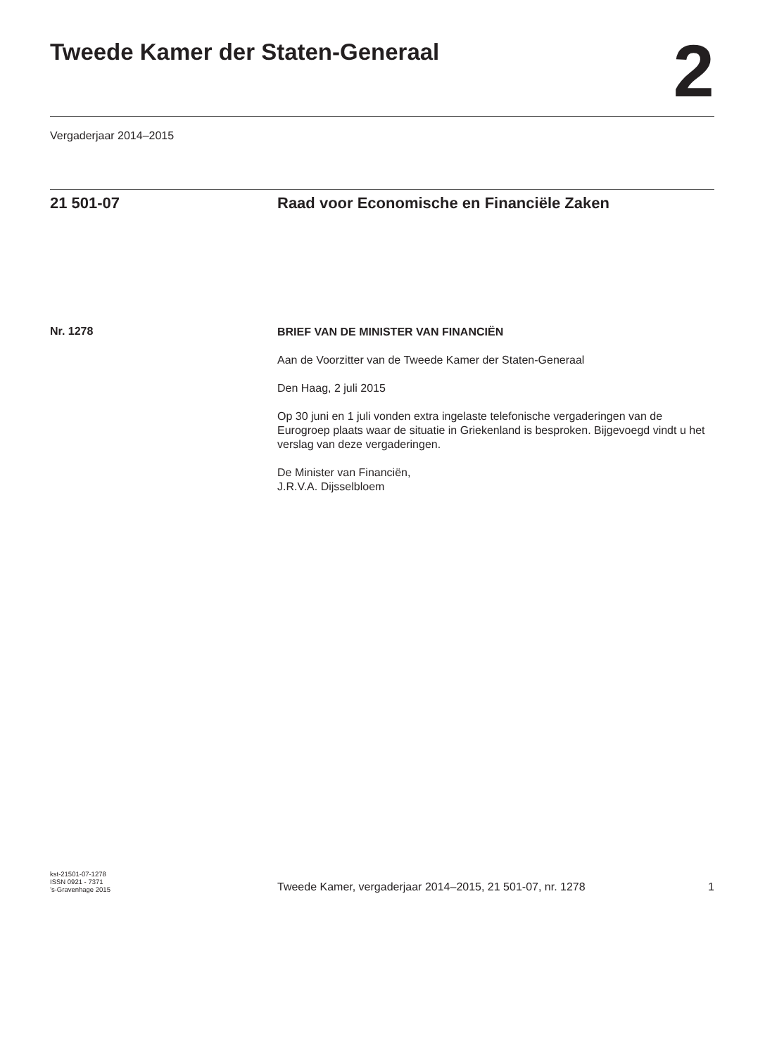Tweede Kamer der Staten-Generaal
2
Vergaderjaar 2014–2015
21 501-07 Raad voor Economische en Financiële Zaken
Nr. 1278
BRIEF VAN DE MINISTER VAN FINANCIËN
Aan de Voorzitter van de Tweede Kamer der Staten-Generaal
Den Haag, 2 juli 2015
Op 30 juni en 1 juli vonden extra ingelaste telefonische vergaderingen van de Eurogroep plaats waar de situatie in Griekenland is besproken. Bijgevoegd vindt u het verslag van deze vergaderingen.
De Minister van Financiën,
J.R.V.A. Dijsselbloem
kst-21501-07-1278
ISSN 0921 - 7371
’s-Gravenhage 2015
Tweede Kamer, vergaderjaar 2014–2015, 21 501-07, nr. 1278
1